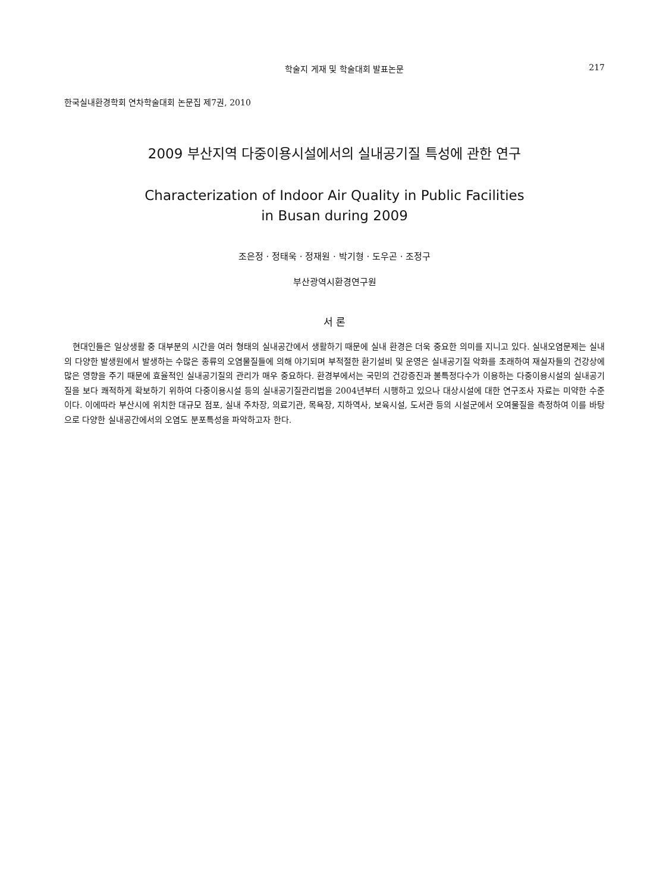학술지 게재 및 학술대회 발표논문 217
한국실내환경학회 연차학술대회 논문집 제7권, 2010
2009 부산지역 다중이용시설에서의 실내공기질 특성에 관한 연구
Characterization of Indoor Air Quality in Public Facilities
in Busan during 2009
조은정 · 정태욱 · 정재원 · 박기형 · 도우곤 · 조정구
부산광역시환경연구원
서 론
현대인들은 일상생활 중 대부분의 시간을 여러 형태의 실내공간에서 생활하기 때문에 실내 환경은 더욱 중요한 의미를 지니고 있다. 실내오염문제는 실내의 다양한 발생원에서 발생하는 수많은 종류의 오염물질들에 의해 야기되며 부적절한 환기설비 및 운영은 실내공기질 악화를 초래하여 재실자들의 건강상에 많은 영향을 주기 때문에 효율적인 실내공기질의 관리가 매우 중요하다. 환경부에서는 국민의 건강증진과 불특정다수가 이용하는 다중이용시설의 실내공기질을 보다 쾌적하게 확보하기 위하여 다중이용시설 등의 실내공기질관리법을 2004년부터 시행하고 있으나 대상시설에 대한 연구조사 자료는 미약한 수준이다. 이에따라 부산시에 위치한 대규모 점포, 실내 주차장, 의료기관, 목욕장, 지하역사, 보육시설, 도서관 등의 시설군에서 오여물질을 측정하여 이를 바탕으로 다양한 실내공간에서의 오염도 분포특성을 파악하고자 한다.